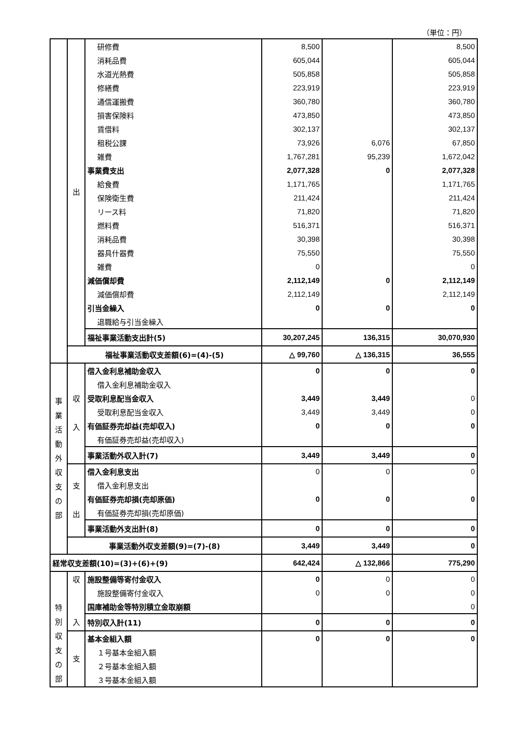（単位：円）
| | 出 | 研修費 | 8,500 | | 8,500 |
| | | 消耗品費 | 605,044 | | 605,044 |
| | | 水道光熱費 | 505,858 | | 505,858 |
| | | 修繕費 | 223,919 | | 223,919 |
| | | 通信運搬費 | 360,780 | | 360,780 |
| | | 損害保険料 | 473,850 | | 473,850 |
| | | 賃借料 | 302,137 | | 302,137 |
| | | 租税公課 | 73,926 | 6,076 | 67,850 |
| | | 雑費 | 1,767,281 | 95,239 | 1,672,042 |
| | | 事業費支出 | 2,077,328 | 0 | 2,077,328 |
| | | 給食費 | 1,171,765 | | 1,171,765 |
| | | 保険衛生費 | 211,424 | | 211,424 |
| | | リース料 | 71,820 | | 71,820 |
| | | 燃料費 | 516,371 | | 516,371 |
| | | 消耗品費 | 30,398 | | 30,398 |
| | | 器具什器費 | 75,550 | | 75,550 |
| | | 雑費 | 0 | | 0 |
| | | 減価償却費 | 2,112,149 | 0 | 2,112,149 |
| | | 減価償却費 | 2,112,149 | | 2,112,149 |
| | | 引当金繰入 | 0 | 0 | 0 |
| | | 退職給与引当金繰入 | | | |
| | | 福祉事業活動支出計(5) | 30,207,245 | 136,315 | 30,070,930 |
| | 福祉事業活動収支差額(6)=(4)-(5) | | △ 99,760 | △ 136,315 | 36,555 |
| 事 業 活 動 外 収 支 の 部 | 収 入 | 借入金利息補助金収入 | 0 | 0 | 0 |
| | | 借入金利息補助金収入 | | | |
| | | 受取利息配当金収入 | 3,449 | 3,449 | 0 |
| | | 受取利息配当金収入 | 3,449 | 3,449 | 0 |
| | | 有価証券売却益(売却収入) | 0 | 0 | 0 |
| | | 有価証券売却益(売却収入) | | | |
| | | 事業活動外収入計(7) | 3,449 | 3,449 | 0 |
| | 支 出 | 借入金利息支出 | 0 | 0 | 0 |
| | | 借入金利息支出 | | | |
| | | 有価証券売却損(売却原価) | 0 | 0 | 0 |
| | | 有価証券売却損(売却原価) | | | |
| | | 事業活動外支出計(8) | 0 | 0 | 0 |
| | 事業活動外収支差額(9)=(7)-(8) | | 3,449 | 3,449 | 0 |
| 経常収支差額(10)=(3)+(6)+(9) | | | 642,424 | △ 132,866 | 775,290 |
| 特 別 収 支 の 部 | 収 入 | 施設整備等寄付金収入 | 0 | 0 | 0 |
| | | 施設整備寄付金収入 | 0 | 0 | 0 |
| | | 国庫補助金等特別積立金取崩額 | | | 0 |
| | | 特別収入計(11) | 0 | 0 | 0 |
| | 支 | 基本金組入額 | 0 | 0 | 0 |
| | | １号基本金組入額 | | | |
| | | ２号基本金組入額 | | | |
| | | ３号基本金組入額 | | | |